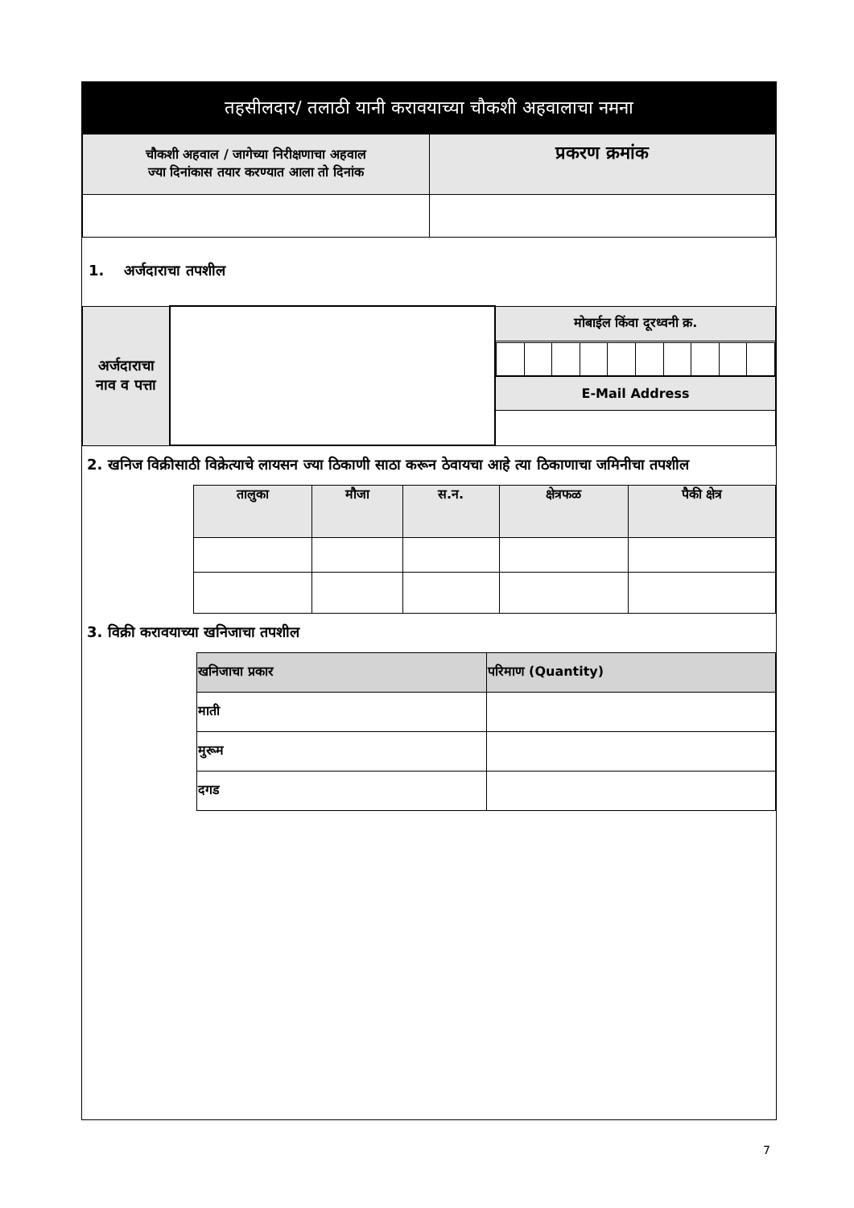तहसीलदार/ तलाठी यानी करावयाच्या चौकशी अहवालाचा नमना
| चौकशी अहवाल / जागेच्या निरीक्षणाचा अहवाल ज्या दिनांकास तयार करण्यात आला तो दिनांक | प्रकरण क्रमांक |
1. अर्जदाराचा तपशील
| अर्जदाराचा नाव व पत्ता | | मोबाईल किंवा दूरध्वनी क्र. |
| | | E-Mail Address |
2. खनिज विक्रीसाठी विक्रेत्याचे लायसन ज्या ठिकाणी साठा करून ठेवायचा आहे त्या ठिकाणाचा जमिनीचा तपशील
| तालुका | मौजा | स.न. | क्षेत्रफळ | पैकी क्षेत्र |
| --- | --- | --- | --- | --- |
3. विक्री करावयाच्या खनिजाचा तपशील
| खनिजाचा प्रकार | परिमाण (Quantity) |
| --- | --- |
| माती | |
| मुरूम | |
| दगड | |
7